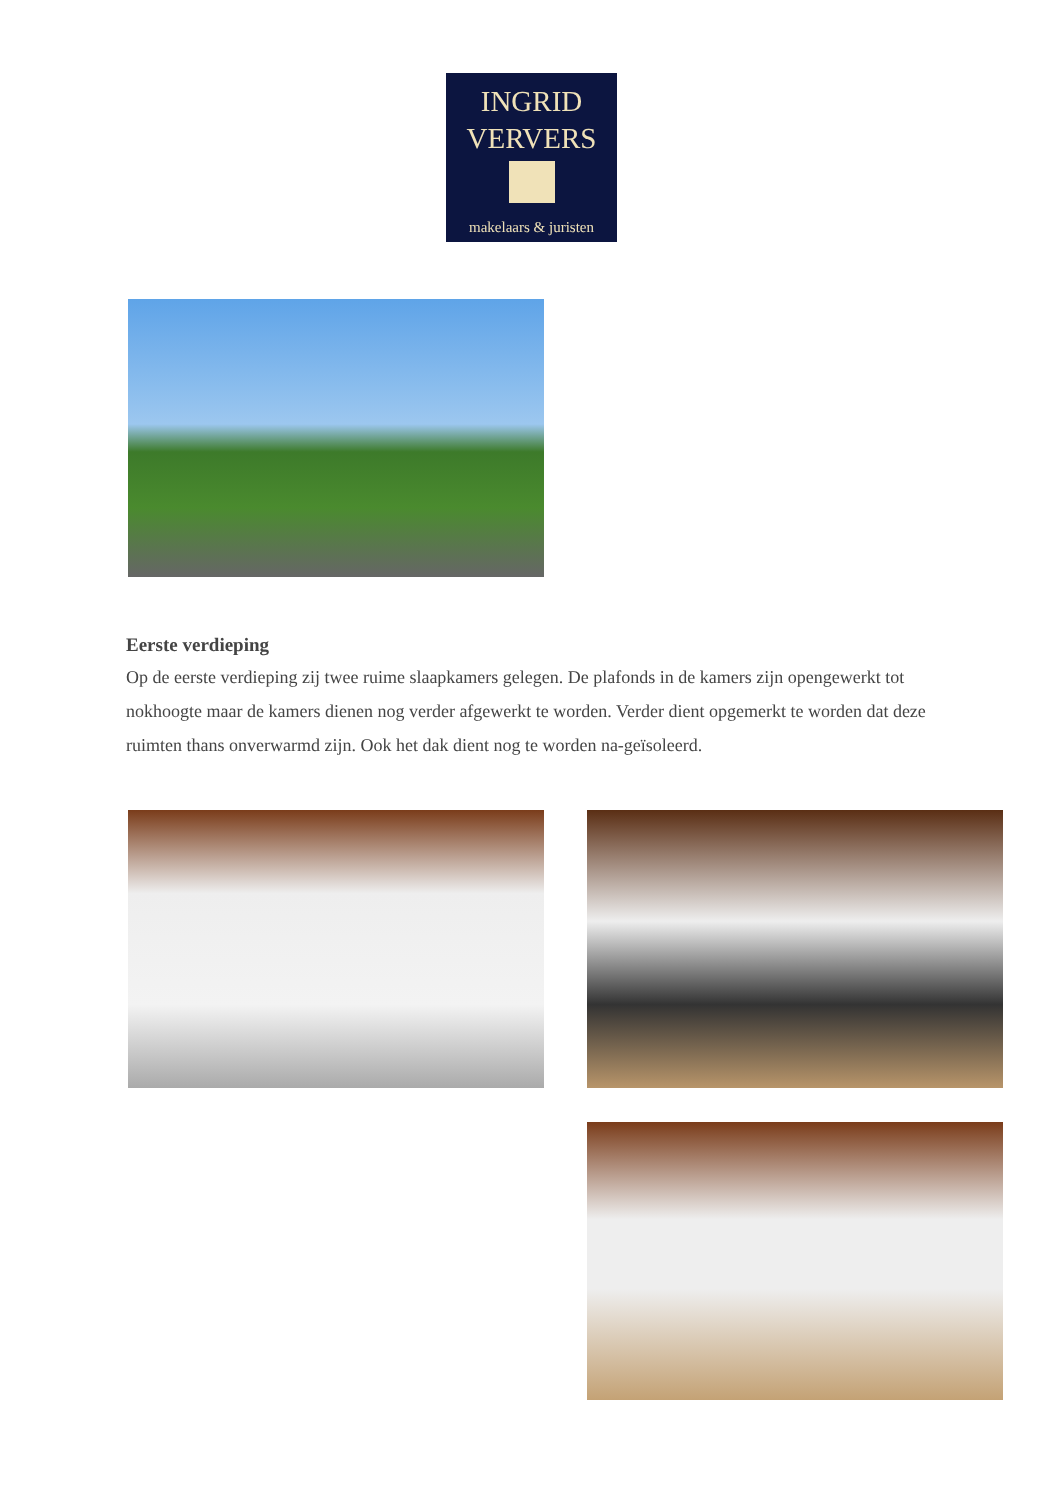INGRID
VERVERS
makelaars & juristen
Eerste verdieping
Op de eerste verdieping zij twee ruime slaapkamers gelegen. De plafonds in de kamers zijn opengewerkt tot nokhoogte maar de kamers dienen nog verder afgewerkt te worden. Verder dient opgemerkt te worden dat deze ruimten thans onverwarmd zijn. Ook het dak dient nog te worden na-geïsoleerd.